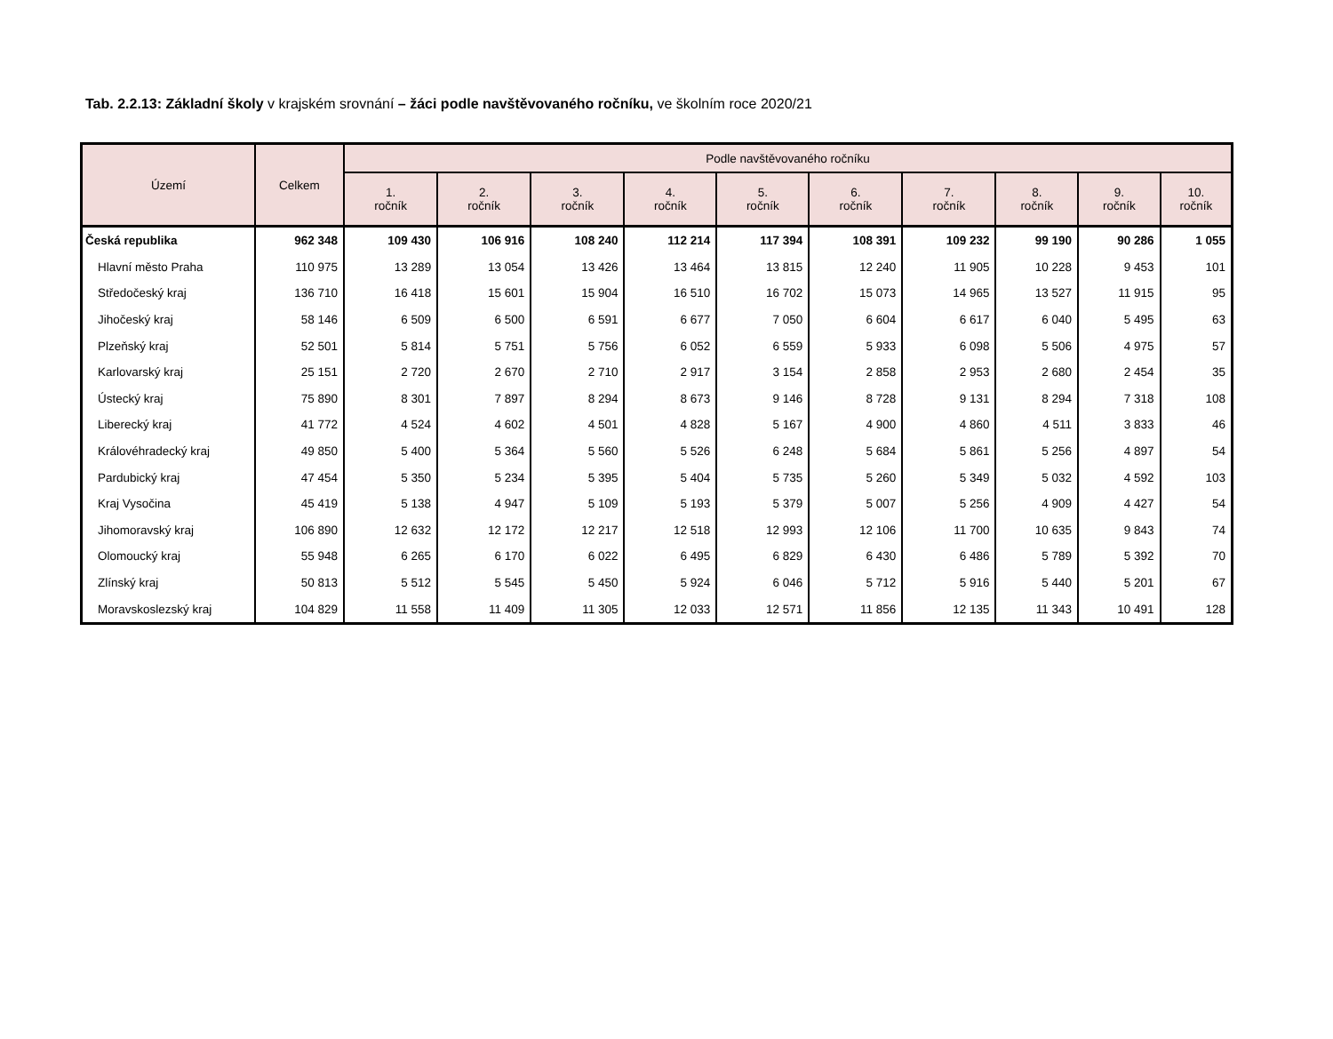Tab. 2.2.13: Základní školy v krajském srovnání – žáci podle navštěvovaného ročníku, ve školním roce 2020/21
| Území | Celkem | Podle navštěvovaného ročníku | | | | | | | | | |
| --- | --- | --- | --- | --- | --- | --- | --- | --- | --- | --- | --- |
| | | 1. ročník | 2. ročník | 3. ročník | 4. ročník | 5. ročník | 6. ročník | 7. ročník | 8. ročník | 9. ročník | 10. ročník |
| Česká republika | 962 348 | 109 430 | 106 916 | 108 240 | 112 214 | 117 394 | 108 391 | 109 232 | 99 190 | 90 286 | 1 055 |
| Hlavní město Praha | 110 975 | 13 289 | 13 054 | 13 426 | 13 464 | 13 815 | 12 240 | 11 905 | 10 228 | 9 453 | 101 |
| Středočeský kraj | 136 710 | 16 418 | 15 601 | 15 904 | 16 510 | 16 702 | 15 073 | 14 965 | 13 527 | 11 915 | 95 |
| Jihočeský kraj | 58 146 | 6 509 | 6 500 | 6 591 | 6 677 | 7 050 | 6 604 | 6 617 | 6 040 | 5 495 | 63 |
| Plzeňský kraj | 52 501 | 5 814 | 5 751 | 5 756 | 6 052 | 6 559 | 5 933 | 6 098 | 5 506 | 4 975 | 57 |
| Karlovarský kraj | 25 151 | 2 720 | 2 670 | 2 710 | 2 917 | 3 154 | 2 858 | 2 953 | 2 680 | 2 454 | 35 |
| Ústecký kraj | 75 890 | 8 301 | 7 897 | 8 294 | 8 673 | 9 146 | 8 728 | 9 131 | 8 294 | 7 318 | 108 |
| Liberecký kraj | 41 772 | 4 524 | 4 602 | 4 501 | 4 828 | 5 167 | 4 900 | 4 860 | 4 511 | 3 833 | 46 |
| Královéhradecký kraj | 49 850 | 5 400 | 5 364 | 5 560 | 5 526 | 6 248 | 5 684 | 5 861 | 5 256 | 4 897 | 54 |
| Pardubický kraj | 47 454 | 5 350 | 5 234 | 5 395 | 5 404 | 5 735 | 5 260 | 5 349 | 5 032 | 4 592 | 103 |
| Kraj Vysočina | 45 419 | 5 138 | 4 947 | 5 109 | 5 193 | 5 379 | 5 007 | 5 256 | 4 909 | 4 427 | 54 |
| Jihomoravský kraj | 106 890 | 12 632 | 12 172 | 12 217 | 12 518 | 12 993 | 12 106 | 11 700 | 10 635 | 9 843 | 74 |
| Olomoucký kraj | 55 948 | 6 265 | 6 170 | 6 022 | 6 495 | 6 829 | 6 430 | 6 486 | 5 789 | 5 392 | 70 |
| Zlínský kraj | 50 813 | 5 512 | 5 545 | 5 450 | 5 924 | 6 046 | 5 712 | 5 916 | 5 440 | 5 201 | 67 |
| Moravskoslezský kraj | 104 829 | 11 558 | 11 409 | 11 305 | 12 033 | 12 571 | 11 856 | 12 135 | 11 343 | 10 491 | 128 |